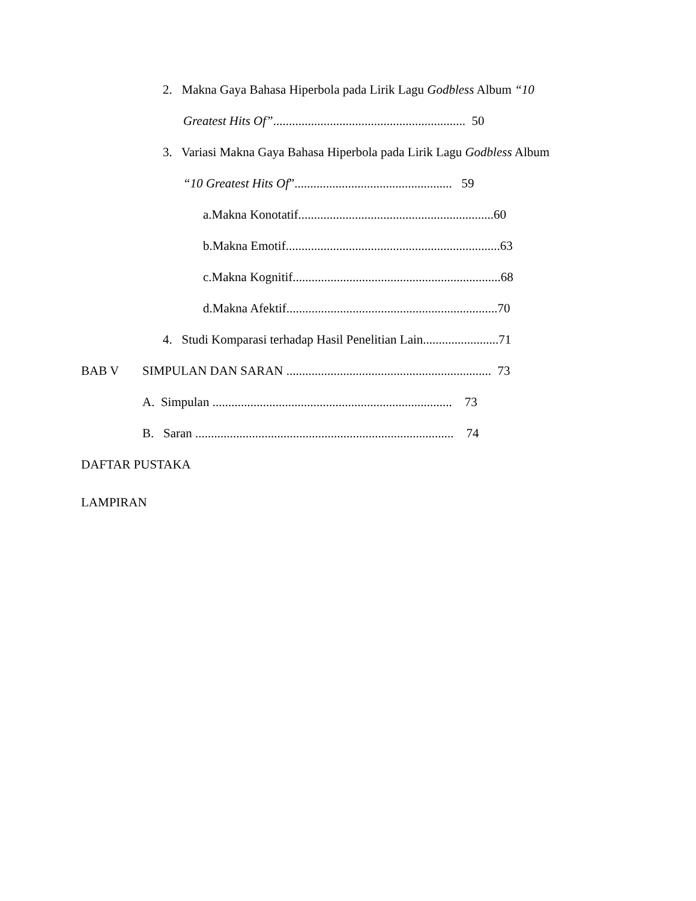2. Makna Gaya Bahasa Hiperbola pada Lirik Lagu Godbless Album “10
Greatest Hits Of”............................................................. 50
3. Variasi Makna Gaya Bahasa Hiperbola pada Lirik Lagu Godbless Album
“10 Greatest Hits Of”.................................................. 59
a.Makna Konotatif..............................................................60
b.Makna Emotif....................................................................63
c.Makna Kognitif..................................................................68
d.Makna Afektif...................................................................70
4. Studi Komparasi terhadap Hasil Penelitian Lain........................71
BAB V SIMPULAN DAN SARAN ................................................................. 73
A. Simpulan ............................................................................ 73
B. Saran .................................................................................. 74
DAFTAR PUSTAKA
LAMPIRAN